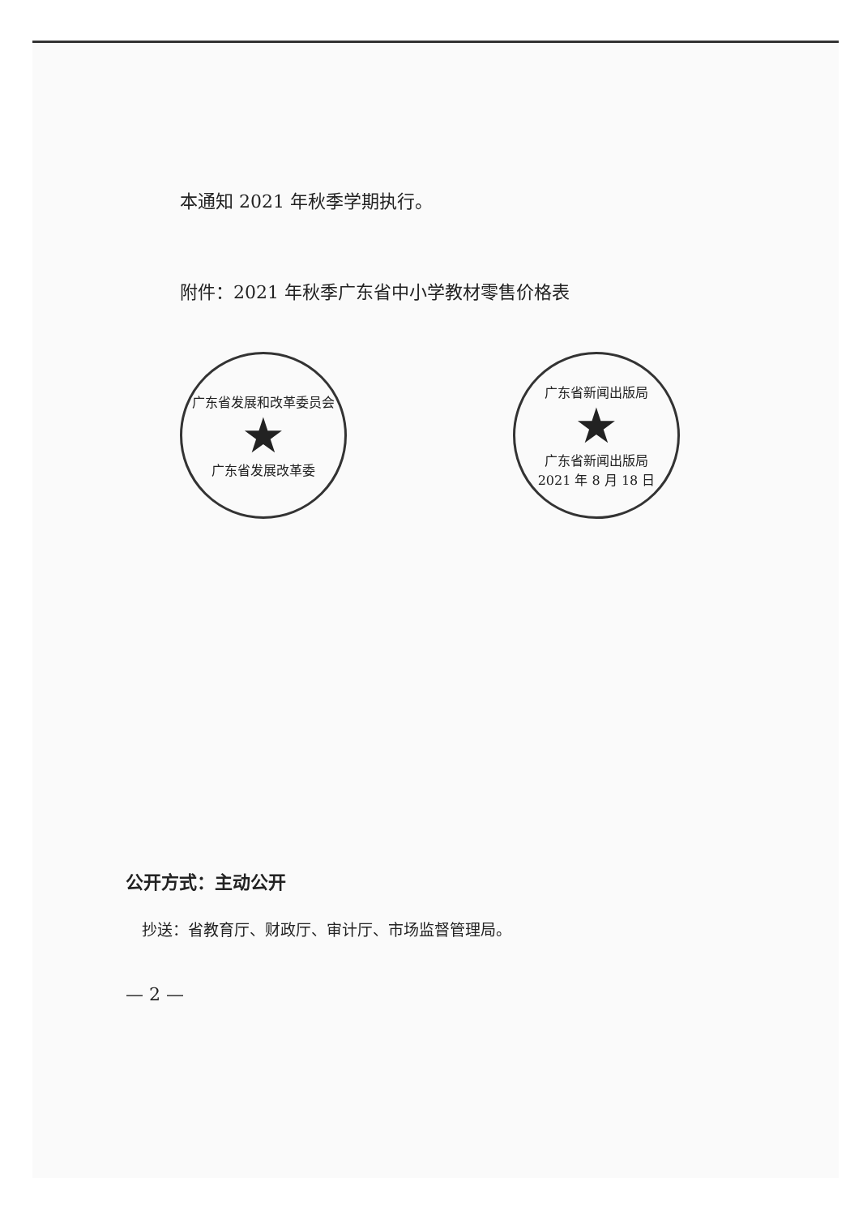本通知 2021 年秋季学期执行。
附件：2021 年秋季广东省中小学教材零售价格表
广东省发展和改革委员会
★
广东省发展改革委
广东省新闻出版局
★
广东省新闻出版局
2021 年 8 月 18 日
公开方式：主动公开
抄送：省教育厅、财政厅、审计厅、市场监督管理局。
— 2 —